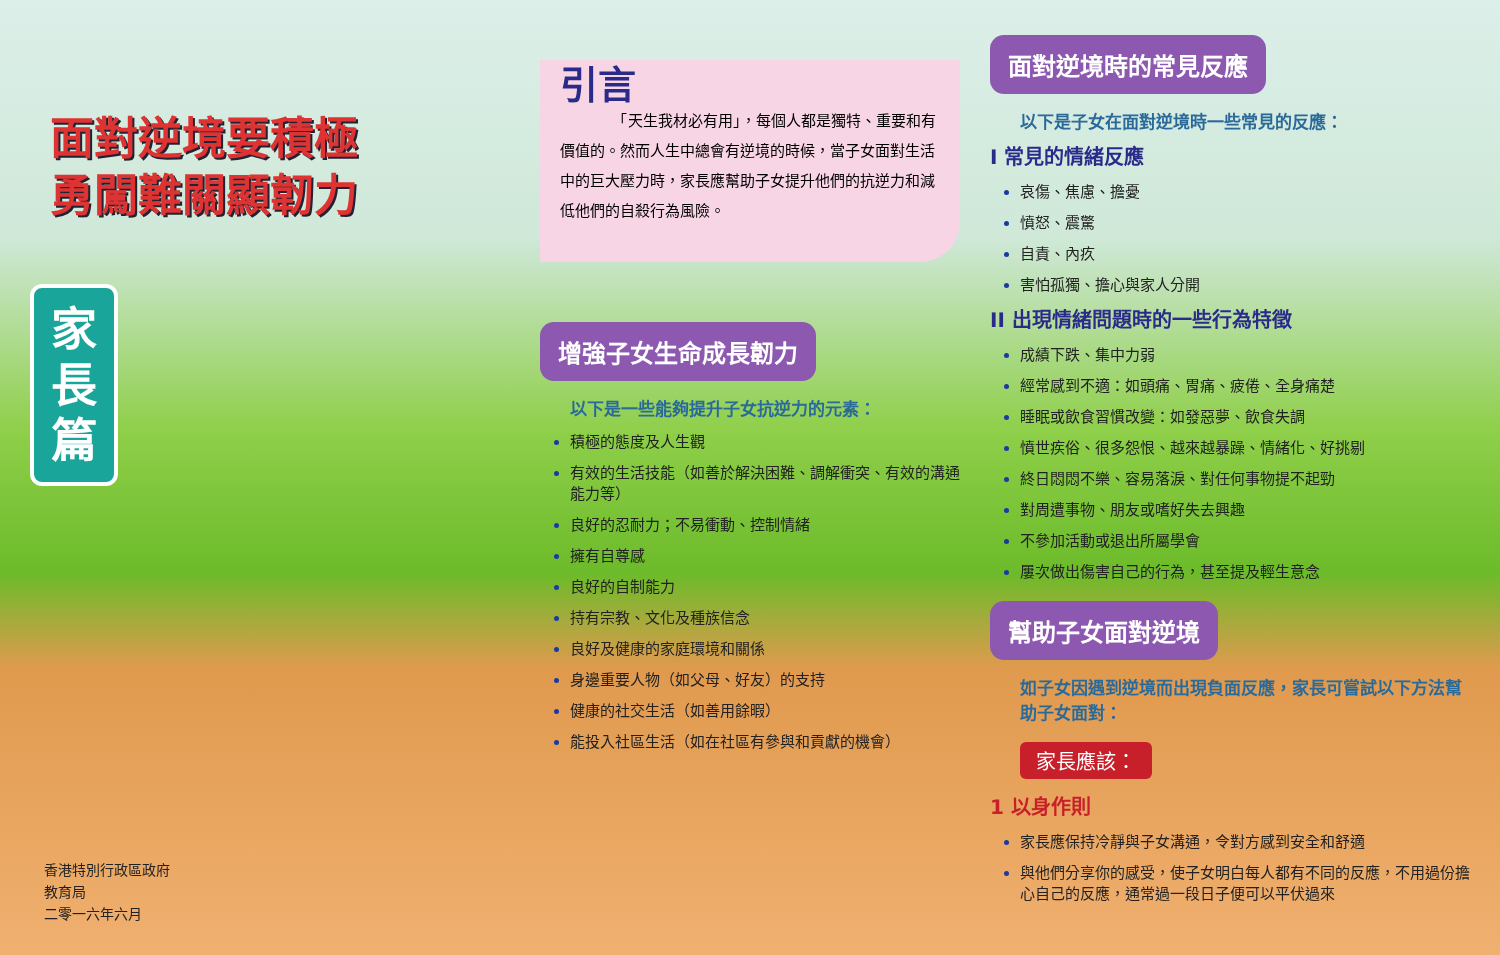面對逆境要積極
勇闖難關顯韌力
家
長
篇
香港特別行政區政府
教育局
二零一六年六月
引言
　　　　「天生我材必有用」，每個人都是獨特、重要和有價值的。然而人生中總會有逆境的時候，當子女面對生活中的巨大壓力時，家長應幫助子女提升他們的抗逆力和減低他們的自殺行為風險。
增強子女生命成長韌力
以下是一些能夠提升子女抗逆力的元素：
積極的態度及人生觀
有效的生活技能（如善於解決困難、調解衝突、有效的溝通能力等）
良好的忍耐力；不易衝動、控制情緒
擁有自尊感
良好的自制能力
持有宗教、文化及種族信念
良好及健康的家庭環境和關係
身邊重要人物（如父母、好友）的支持
健康的社交生活（如善用餘暇）
能投入社區生活（如在社區有參與和貢獻的機會）
面對逆境時的常見反應
以下是子女在面對逆境時一些常見的反應：
I 常見的情緒反應
哀傷、焦慮、擔憂
憤怒、震驚
自責、內疚
害怕孤獨、擔心與家人分開
II 出現情緒問題時的一些行為特徵
成績下跌、集中力弱
經常感到不適：如頭痛、胃痛、疲倦、全身痛楚
睡眠或飲食習慣改變：如發惡夢、飲食失調
憤世疾俗、很多怨恨、越來越暴躁、情緒化、好挑剔
終日悶悶不樂、容易落淚、對任何事物提不起勁
對周遭事物、朋友或嗜好失去興趣
不參加活動或退出所屬學會
屢次做出傷害自己的行為，甚至提及輕生意念
幫助子女面對逆境
如子女因遇到逆境而出現負面反應，家長可嘗試以下方法幫助子女面對：
家長應該：
1 以身作則
家長應保持冷靜與子女溝通，令對方感到安全和舒適
與他們分享你的感受，使子女明白每人都有不同的反應，不用過份擔心自己的反應，通常過一段日子便可以平伏過來